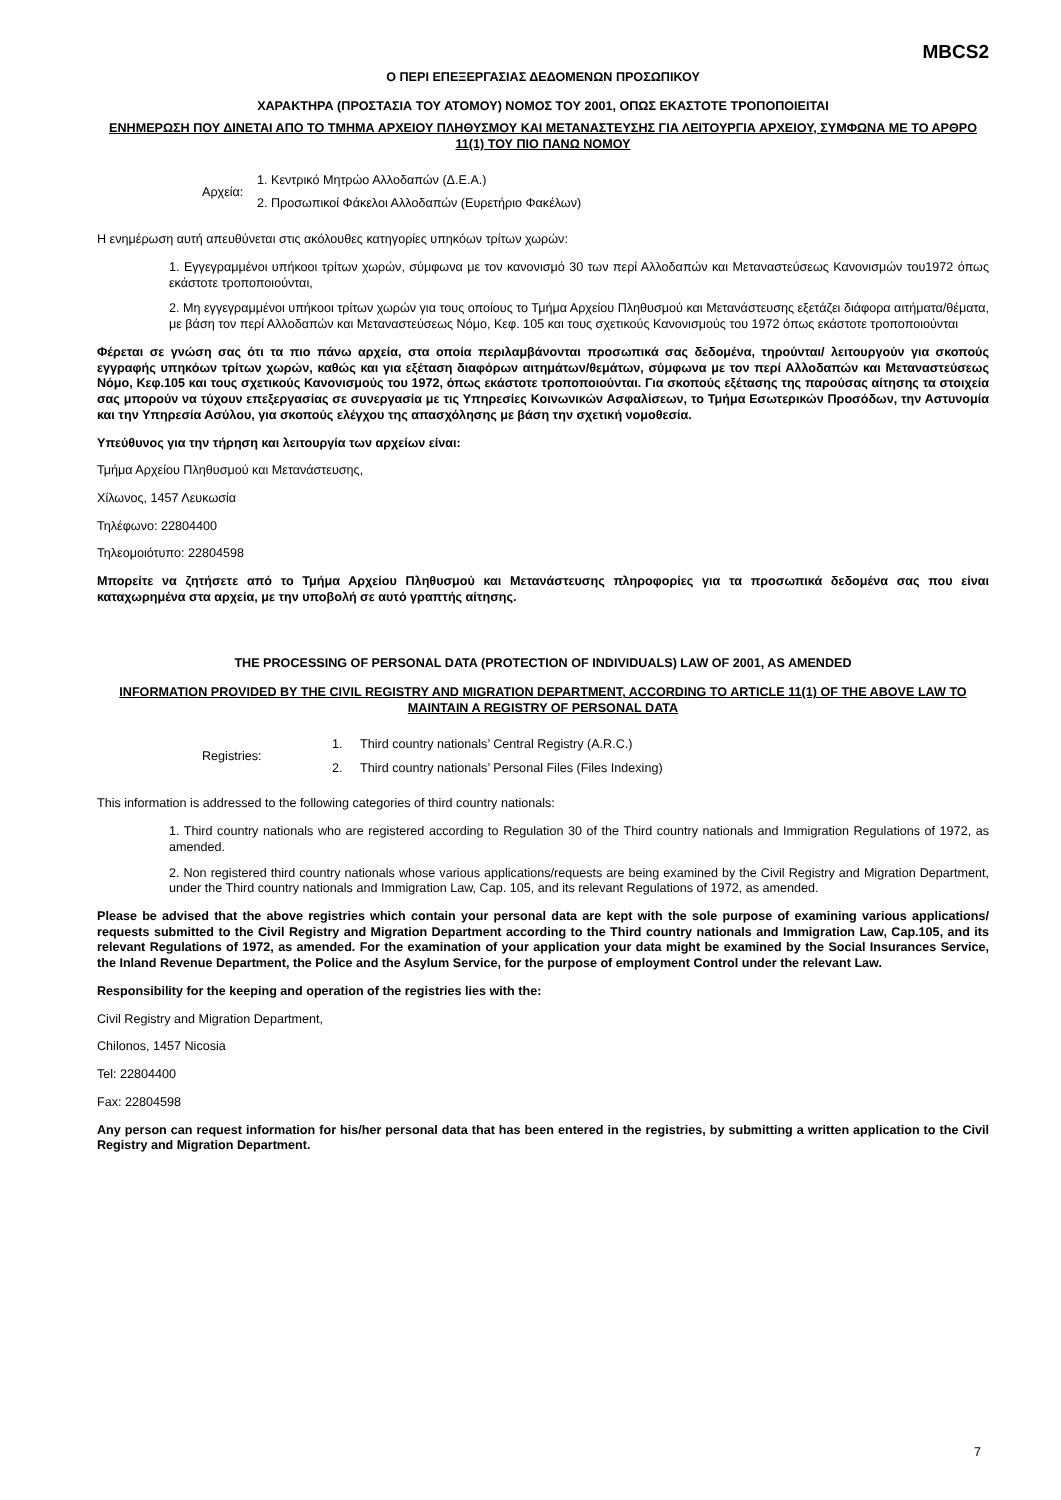MBCS2
Ο ΠΕΡΙ ΕΠΕΞΕΡΓΑΣΙΑΣ ΔΕΔΟΜΕΝΩΝ ΠΡΟΣΩΠΙΚΟΥ
ΧΑΡΑΚΤΗΡΑ (ΠΡΟΣΤΑΣΙΑ ΤΟΥ ΑΤΟΜΟΥ) ΝΟΜΟΣ ΤΟΥ 2001, ΟΠΩΣ ΕΚΑΣΤΟΤΕ ΤΡΟΠΟΠΟΙΕΙΤΑΙ
ΕΝΗΜΕΡΩΣΗ ΠΟΥ ΔΙΝΕΤΑΙ ΑΠΟ ΤΟ ΤΜΗΜΑ ΑΡΧΕΙΟΥ ΠΛΗΘΥΣΜΟΥ ΚΑΙ ΜΕΤΑΝΑΣΤΕΥΣΗΣ ΓΙΑ ΛΕΙΤΟΥΡΓΙΑ ΑΡΧΕΙΟΥ, ΣΥΜΦΩΝΑ ΜΕ ΤΟ ΑΡΘΡΟ 11(1) ΤΟΥ ΠΙΟ ΠΑΝΩ ΝΟΜΟΥ
Αρχεία:
1. Κεντρικό Μητρώο Αλλοδαπών (Δ.Ε.Α.)
2. Προσωπικοί Φάκελοι Αλλοδαπών (Ευρετήριο Φακέλων)
Η ενημέρωση αυτή απευθύνεται στις ακόλουθες κατηγορίες υπηκόων τρίτων χωρών:
1. Εγγεγραμμένοι υπήκοοι τρίτων χωρών, σύμφωνα με τον κανονισμό 30 των περί Αλλοδαπών και Μεταναστεύσεως Κανονισμών του1972 όπως εκάστοτε τροποποιούνται,
2. Μη εγγεγραμμένοι υπήκοοι τρίτων χωρών για τους οποίους το Τμήμα Αρχείου Πληθυσμού και Μετανάστευσης εξετάζει διάφορα αιτήματα/θέματα, με βάση τον περί Αλλοδαπών και Μεταναστεύσεως Νόμο, Κεφ. 105 και τους σχετικούς Κανονισμούς του 1972 όπως εκάστοτε τροποποιούνται
Φέρεται σε γνώση σας ότι τα πιο πάνω αρχεία, στα οποία περιλαμβάνονται προσωπικά σας δεδομένα, τηρούνται/ λειτουργούν για σκοπούς εγγραφής υπηκόων τρίτων χωρών, καθώς και για εξέταση διαφόρων αιτημάτων/θεμάτων, σύμφωνα με τον περί Αλλοδαπών και Μεταναστεύσεως Νόμο, Κεφ.105 και τους σχετικούς Κανονισμούς του 1972, όπως εκάστοτε τροποποιούνται. Για σκοπούς εξέτασης της παρούσας αίτησης τα στοιχεία σας μπορούν να τύχουν επεξεργασίας σε συνεργασία με τις Υπηρεσίες Κοινωνικών Ασφαλίσεων, το Τμήμα Εσωτερικών Προσόδων, την Αστυνομία και την Υπηρεσία Ασύλου, για σκοπούς ελέγχου της απασχόλησης με βάση την σχετική νομοθεσία.
Υπεύθυνος για την τήρηση και λειτουργία των αρχείων είναι:
Τμήμα Αρχείου Πληθυσμού και Μετανάστευσης,
Χίλωνος, 1457 Λευκωσία
Τηλέφωνο: 22804400
Τηλεομοιότυπο: 22804598
Μπορείτε να ζητήσετε από το Τμήμα Αρχείου Πληθυσμού και Μετανάστευσης πληροφορίες για τα προσωπικά δεδομένα σας που είναι καταχωρημένα στα αρχεία, με την υποβολή σε αυτό γραπτής αίτησης.
THE PROCESSING OF PERSONAL DATA (PROTECTION OF INDIVIDUALS) LAW OF 2001, AS AMENDED
INFORMATION PROVIDED BY THE CIVIL REGISTRY AND MIGRATION DEPARTMENT, ACCORDING TO ARTICLE 11(1) OF THE ABOVE LAW TO MAINTAIN A REGISTRY OF PERSONAL DATA
Registries:
1. Third country nationals’ Central Registry (A.R.C.)
2. Third country nationals’ Personal Files (Files Indexing)
This information is addressed to the following categories of third country nationals:
1. Third country nationals who are registered according to Regulation 30 of the Third country nationals and Immigration Regulations of 1972, as amended.
2. Non registered third country nationals whose various applications/requests are being examined by the Civil Registry and Migration Department, under the Third country nationals and Immigration Law, Cap. 105, and its relevant Regulations of 1972, as amended.
Please be advised that the above registries which contain your personal data are kept with the sole purpose of examining various applications/ requests submitted to the Civil Registry and Migration Department according to the Third country nationals and Immigration Law, Cap.105, and its relevant Regulations of 1972, as amended. For the examination of your application your data might be examined by the Social Insurances Service, the Inland Revenue Department, the Police and the Asylum Service, for the purpose of employment Control under the relevant Law.
Responsibility for the keeping and operation of the registries lies with the:
Civil Registry and Migration Department,
Chilonos, 1457 Nicosia
Tel: 22804400
Fax: 22804598
Any person can request information for his/her personal data that has been entered in the registries, by submitting a written application to the Civil Registry and Migration Department.
7